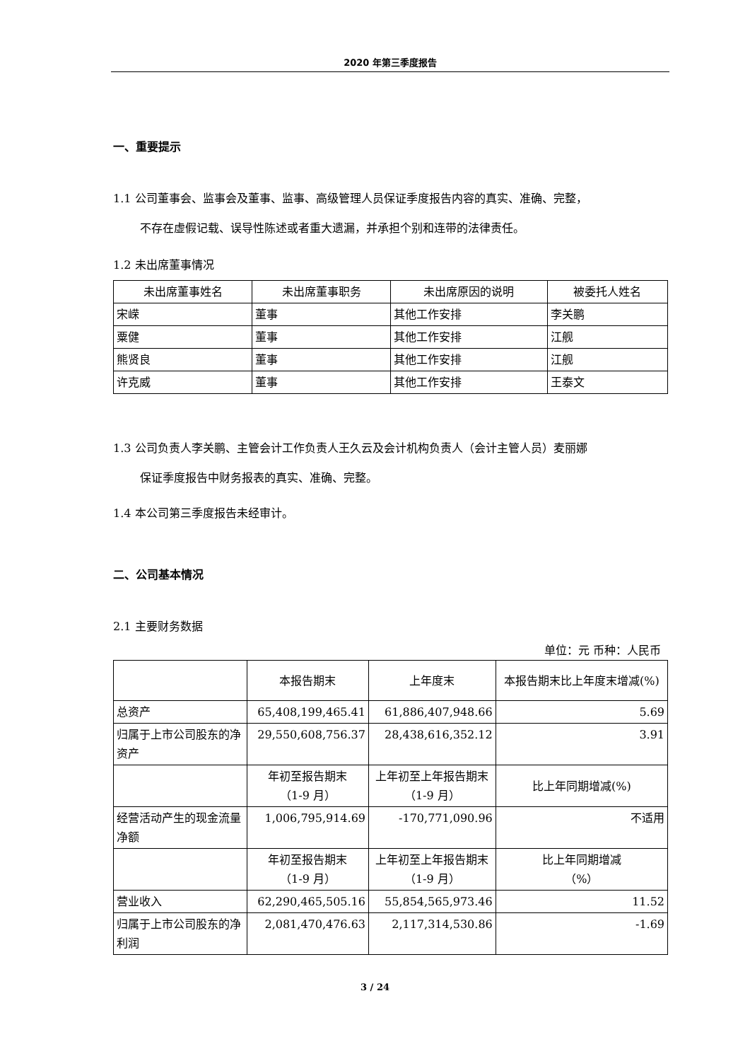2020 年第三季度报告
一、重要提示
1.1 公司董事会、监事会及董事、监事、高级管理人员保证季度报告内容的真实、准确、完整，
不存在虚假记载、误导性陈述或者重大遗漏，并承担个别和连带的法律责任。
1.2 未出席董事情况
| 未出席董事姓名 | 未出席董事职务 | 未出席原因的说明 | 被委托人姓名 |
| 宋嵘 | 董事 | 其他工作安排 | 李关鹏 |
| 粟健 | 董事 | 其他工作安排 | 江舰 |
| 熊贤良 | 董事 | 其他工作安排 | 江舰 |
| 许克威 | 董事 | 其他工作安排 | 王泰文 |
1.3 公司负责人李关鹏、主管会计工作负责人王久云及会计机构负责人（会计主管人员）麦丽娜
保证季度报告中财务报表的真实、准确、完整。
1.4 本公司第三季度报告未经审计。
二、公司基本情况
2.1 主要财务数据
单位：元 币种：人民币
| | 本报告期末 | 上年度末 | 本报告期末比上年度末增减(%) |
| 总资产 | 65,408,199,465.41 | 61,886,407,948.66 | 5.69 |
| 归属于上市公司股东的净资产 | 29,550,608,756.37 | 28,438,616,352.12 | 3.91 |
| | 年初至报告期末 （1-9 月） | 上年初至上年报告期末 （1-9 月） | 比上年同期增减(%) |
| 经营活动产生的现金流量净额 | 1,006,795,914.69 | -170,771,090.96 | 不适用 |
| | 年初至报告期末 （1-9 月） | 上年初至上年报告期末 （1-9 月） | 比上年同期增减 （%） |
| 营业收入 | 62,290,465,505.16 | 55,854,565,973.46 | 11.52 |
| 归属于上市公司股东的净利润 | 2,081,470,476.63 | 2,117,314,530.86 | -1.69 |
3 / 24